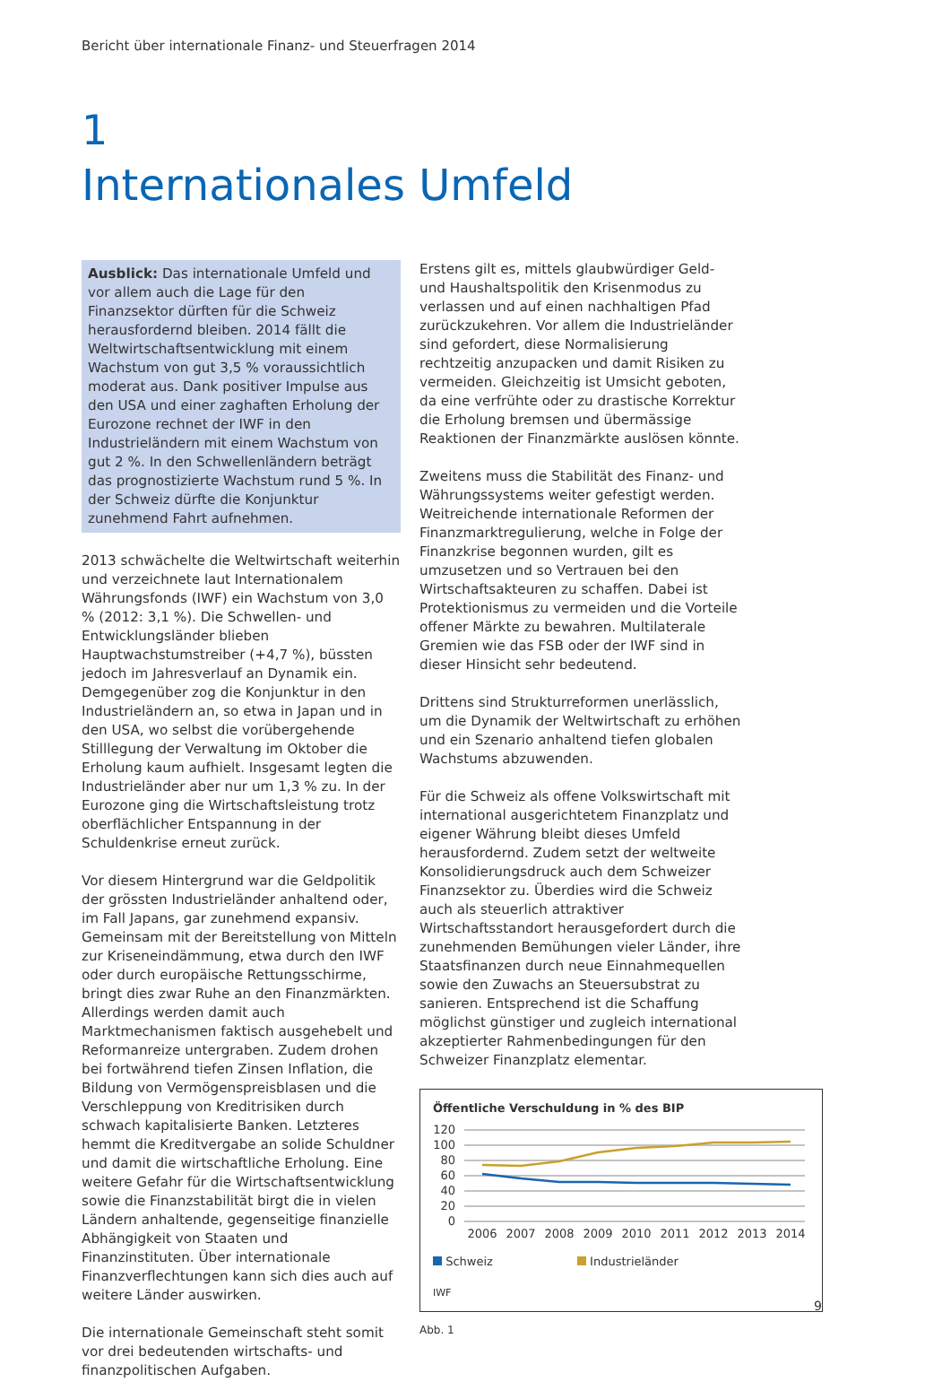Bericht über internationale Finanz- und Steuerfragen 2014
1
Internationales Umfeld
Ausblick: Das internationale Umfeld und vor allem auch die Lage für den Finanzsektor dürften für die Schweiz herausfordernd bleiben. 2014 fällt die Weltwirtschaftsentwicklung mit einem Wachstum von gut 3,5 % voraussichtlich moderat aus. Dank positiver Impulse aus den USA und einer zaghaften Erholung der Eurozone rechnet der IWF in den Industrieländern mit einem Wachstum von gut 2 %. In den Schwellenländern beträgt das prognostizierte Wachstum rund 5 %. In der Schweiz dürfte die Konjunktur zunehmend Fahrt aufnehmen.
2013 schwächelte die Weltwirtschaft weiterhin und verzeichnete laut Internationalem Währungsfonds (IWF) ein Wachstum von 3,0 % (2012: 3,1 %). Die Schwellen- und Entwicklungsländer blieben Hauptwachstumstreiber (+4,7 %), büssten jedoch im Jahresverlauf an Dynamik ein. Demgegenüber zog die Konjunktur in den Industrieländern an, so etwa in Japan und in den USA, wo selbst die vorübergehende Stilllegung der Verwaltung im Oktober die Erholung kaum aufhielt. Insgesamt legten die Industrieländer aber nur um 1,3 % zu. In der Eurozone ging die Wirtschaftsleistung trotz oberflächlicher Entspannung in der Schuldenkrise erneut zurück.
Vor diesem Hintergrund war die Geldpolitik der grössten Industrieländer anhaltend oder, im Fall Japans, gar zunehmend expansiv. Gemeinsam mit der Bereitstellung von Mitteln zur Kriseneindämmung, etwa durch den IWF oder durch europäische Rettungsschirme, bringt dies zwar Ruhe an den Finanzmärkten. Allerdings werden damit auch Marktmechanismen faktisch ausgehebelt und Reformanreize untergraben. Zudem drohen bei fortwährend tiefen Zinsen Inflation, die Bildung von Vermögenspreisblasen und die Verschleppung von Kreditrisiken durch schwach kapitalisierte Banken. Letzteres hemmt die Kreditvergabe an solide Schuldner und damit die wirtschaftliche Erholung. Eine weitere Gefahr für die Wirtschaftsentwicklung sowie die Finanzstabilität birgt die in vielen Ländern anhaltende, gegenseitige finanzielle Abhängigkeit von Staaten und Finanzinstituten. Über internationale Finanzverflechtungen kann sich dies auch auf weitere Länder auswirken.
Die internationale Gemeinschaft steht somit vor drei bedeutenden wirtschafts- und finanzpolitischen Aufgaben.
Erstens gilt es, mittels glaubwürdiger Geld- und Haushaltspolitik den Krisenmodus zu verlassen und auf einen nachhaltigen Pfad zurückzukehren. Vor allem die Industrieländer sind gefordert, diese Normalisierung rechtzeitig anzupacken und damit Risiken zu vermeiden. Gleichzeitig ist Umsicht geboten, da eine verfrühte oder zu drastische Korrektur die Erholung bremsen und übermässige Reaktionen der Finanzmärkte auslösen könnte.
Zweitens muss die Stabilität des Finanz- und Währungssystems weiter gefestigt werden. Weitreichende internationale Reformen der Finanzmarktregulierung, welche in Folge der Finanzkrise begonnen wurden, gilt es umzusetzen und so Vertrauen bei den Wirtschaftsakteuren zu schaffen. Dabei ist Protektionismus zu vermeiden und die Vorteile offener Märkte zu bewahren. Multilaterale Gremien wie das FSB oder der IWF sind in dieser Hinsicht sehr bedeutend.
Drittens sind Strukturreformen unerlässlich, um die Dynamik der Weltwirtschaft zu erhöhen und ein Szenario anhaltend tiefen globalen Wachstums abzuwenden.
Für die Schweiz als offene Volkswirtschaft mit international ausgerichtetem Finanzplatz und eigener Währung bleibt dieses Umfeld herausfordernd. Zudem setzt der weltweite Konsolidierungsdruck auch dem Schweizer Finanzsektor zu. Überdies wird die Schweiz auch als steuerlich attraktiver Wirtschaftsstandort herausgefordert durch die zunehmenden Bemühungen vieler Länder, ihre Staatsfinanzen durch neue Einnahmequellen sowie den Zuwachs an Steuersubstrat zu sanieren. Entsprechend ist die Schaffung möglichst günstiger und zugleich international akzeptierter Rahmenbedingungen für den Schweizer Finanzplatz elementar.
Öffentliche Verschuldung in % des BIP
120
100
80
60
40
20
0
2006
2007
2008
2009
2010
2011
2012
2013
2014
Schweiz Industrieländer
IWF
Abb. 1
9